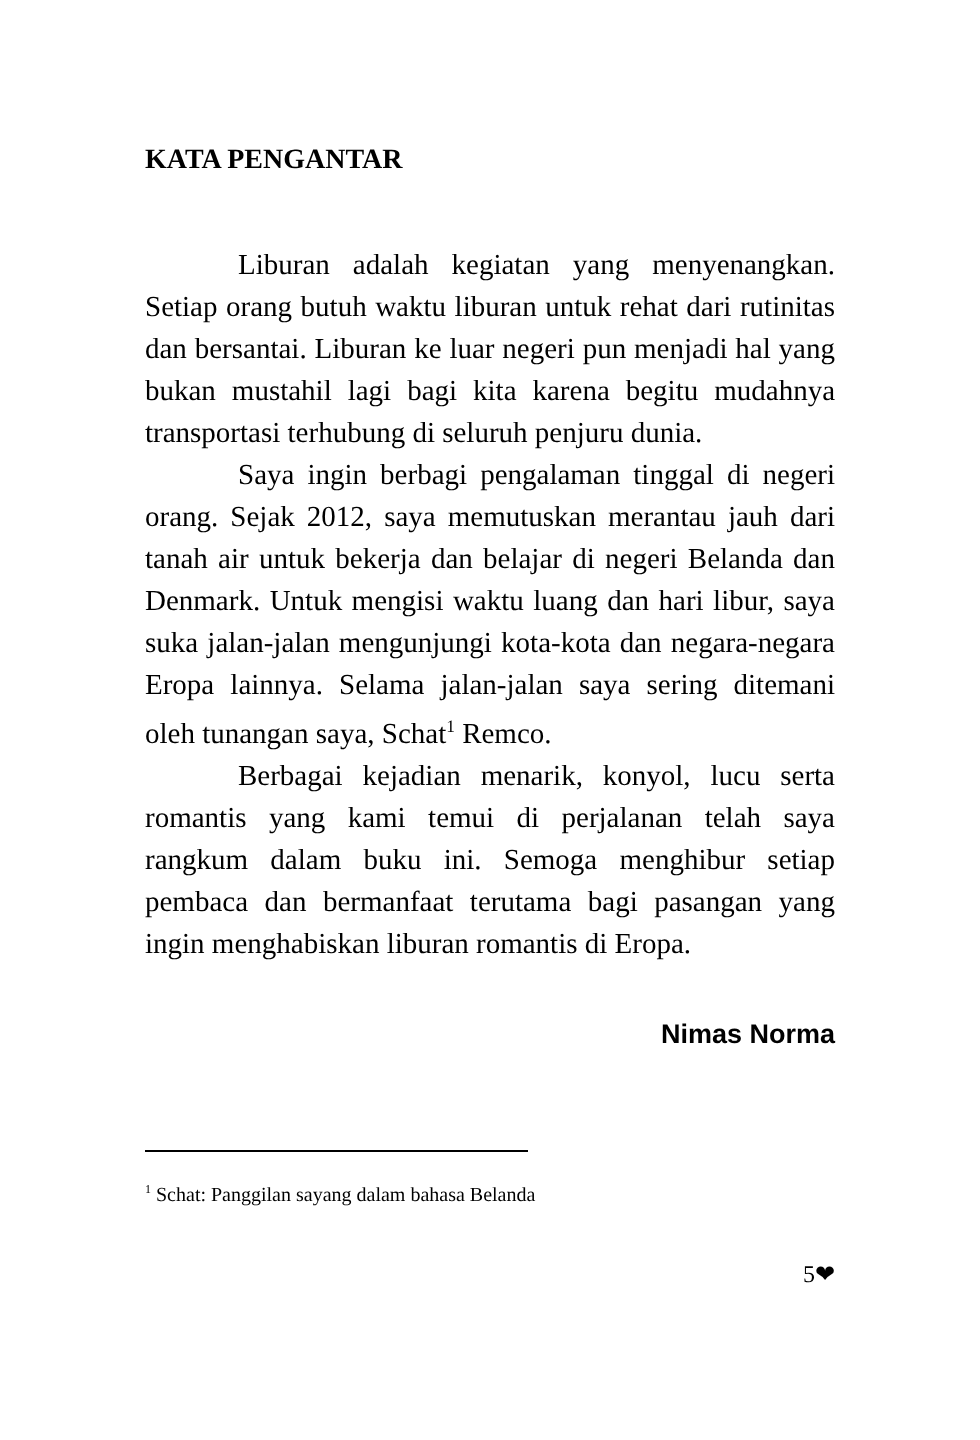KATA PENGANTAR
Liburan adalah kegiatan yang menyenangkan. Setiap orang butuh waktu liburan untuk rehat dari rutinitas dan bersantai. Liburan ke luar negeri pun menjadi hal yang bukan mustahil lagi bagi kita karena begitu mudahnya transportasi terhubung di seluruh penjuru dunia.
Saya ingin berbagi pengalaman tinggal di negeri orang. Sejak 2012, saya memutuskan merantau jauh dari tanah air untuk bekerja dan belajar di negeri Belanda dan Denmark. Untuk mengisi waktu luang dan hari libur, saya suka jalan-jalan mengunjungi kota-kota dan negara-negara Eropa lainnya. Selama jalan-jalan saya sering ditemani oleh tunangan saya, Schat<sup>1</sup> Remco.
Berbagai kejadian menarik, konyol, lucu serta romantis yang kami temui di perjalanan telah saya rangkum dalam buku ini. Semoga menghibur setiap pembaca dan bermanfaat terutama bagi pasangan yang ingin menghabiskan liburan romantis di Eropa.
Nimas Norma
<sup>1</sup> Schat: Panggilan sayang dalam bahasa Belanda
5❤